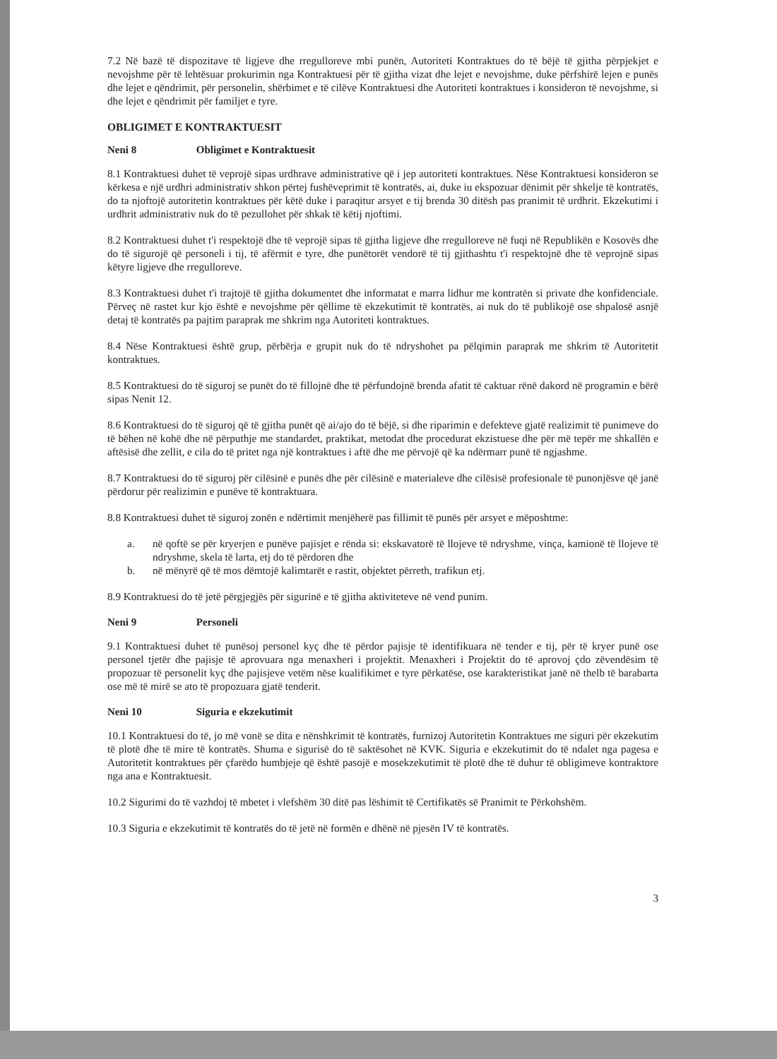7.2 Në bazë të dispozitave të ligjeve dhe rregulloreve mbi punën, Autoriteti Kontraktues do të bëjë të gjitha përpjekjet e nevojshme për të lehtësuar prokurimin nga Kontraktuesi për të gjitha vizat dhe lejet e nevojshme, duke përfshirë lejen e punës dhe lejet e qëndrimit, për personelin, shërbimet e të cilëve Kontraktuesi dhe Autoriteti kontraktues i konsideron të nevojshme, si dhe lejet e qëndrimit për familjet e tyre.
OBLIGIMET E KONTRAKTUESIT
Neni 8 Obligimet e Kontraktuesit
8.1 Kontraktuesi duhet të veprojë sipas urdhrave administrative që i jep autoriteti kontraktues. Nëse Kontraktuesi konsideron se kërkesa e një urdhri administrativ shkon përtej fushëveprimit të kontratës, ai, duke iu ekspozuar dënimit për shkelje të kontratës, do ta njoftojë autoritetin kontraktues për këtë duke i paraqitur arsyet e tij brenda 30 ditësh pas pranimit të urdhrit. Ekzekutimi i urdhrit administrativ nuk do të pezullohet për shkak të këtij njoftimi.
8.2 Kontraktuesi duhet t'i respektojë dhe të veprojë sipas të gjitha ligjeve dhe rregulloreve në fuqi në Republikën e Kosovës dhe do të sigurojë që personeli i tij, të afërmit e tyre, dhe punëtorët vendorë të tij gjithashtu t'i respektojnë dhe të veprojnë sipas këtyre ligjeve dhe rregulloreve.
8.3 Kontraktuesi duhet t'i trajtojë të gjitha dokumentet dhe informatat e marra lidhur me kontratën si private dhe konfidenciale. Përveç në rastet kur kjo është e nevojshme për qëllime të ekzekutimit të kontratës, ai nuk do të publikojë ose shpalosë asnjë detaj të kontratës pa pajtim paraprak me shkrim nga Autoriteti kontraktues.
8.4 Nëse Kontraktuesi është grup, përbërja e grupit nuk do të ndryshohet pa pëlqimin paraprak me shkrim të Autoritetit kontraktues.
8.5 Kontraktuesi do të siguroj se punët do të fillojnë dhe të përfundojnë brenda afatit të caktuar rënë dakord në programin e bërë sipas Nenit 12.
8.6 Kontraktuesi do të siguroj që të gjitha punët që ai/ajo do të bëjë, si dhe riparimin e defekteve gjatë realizimit të punimeve do të bëhen në kohë dhe në përputhje me standardet, praktikat, metodat dhe procedurat ekzistuese dhe për më tepër me shkallën e aftësisë dhe zellit, e cila do të pritet nga një kontraktues i aftë dhe me përvojë që ka ndërmarr punë të ngjashme.
8.7 Kontraktuesi do të siguroj për cilësinë e punës dhe për cilësinë e materialeve dhe cilësisë profesionale të punonjësve që janë përdorur për realizimin e punëve të kontraktuara.
8.8 Kontraktuesi duhet të siguroj zonën e ndërtimit menjëherë pas fillimit të punës për arsyet e mëposhtme:
a. në qoftë se për kryerjen e punëve pajisjet e rënda si: ekskavatorë të llojeve të ndryshme, vinça, kamionë të llojeve të ndryshme, skela të larta, etj do të përdoren dhe
b. në mënyrë që të mos dëmtojë kalimtarët e rastit, objektet përreth, trafikun etj.
8.9 Kontraktuesi do të jetë përgjegjës për sigurinë e të gjitha aktiviteteve në vend punim.
Neni 9 Personeli
9.1 Kontraktuesi duhet të punësoj personel kyç dhe të përdor pajisje të identifikuara në tender e tij, për të kryer punë ose personel tjetër dhe pajisje të aprovuara nga menaxheri i projektit. Menaxheri i Projektit do të aprovoj çdo zëvendësim të propozuar të personelit kyç dhe pajisjeve vetëm nëse kualifikimet e tyre përkatëse, ose karakteristikat janë në thelb të barabarta ose më të mirë se ato të propozuara gjatë tenderit.
Neni 10 Siguria e ekzekutimit
10.1 Kontraktuesi do të, jo më vonë se dita e nënshkrimit të kontratës, furnizoj Autoritetin Kontraktues me siguri për ekzekutim të plotë dhe të mire të kontratës. Shuma e sigurisë do të saktësohet në KVK. Siguria e ekzekutimit do të ndalet nga pagesa e Autoritetit kontraktues për çfarëdo humbjeje që është pasojë e mosekzekutimit të plotë dhe të duhur të obligimeve kontraktore nga ana e Kontraktuesit.
10.2 Sigurimi do të vazhdoj të mbetet i vlefshëm 30 ditë pas lëshimit të Certifikatës së Pranimit te Përkohshëm.
10.3 Siguria e ekzekutimit të kontratës do të jetë në formën e dhënë në pjesën IV të kontratës.
3